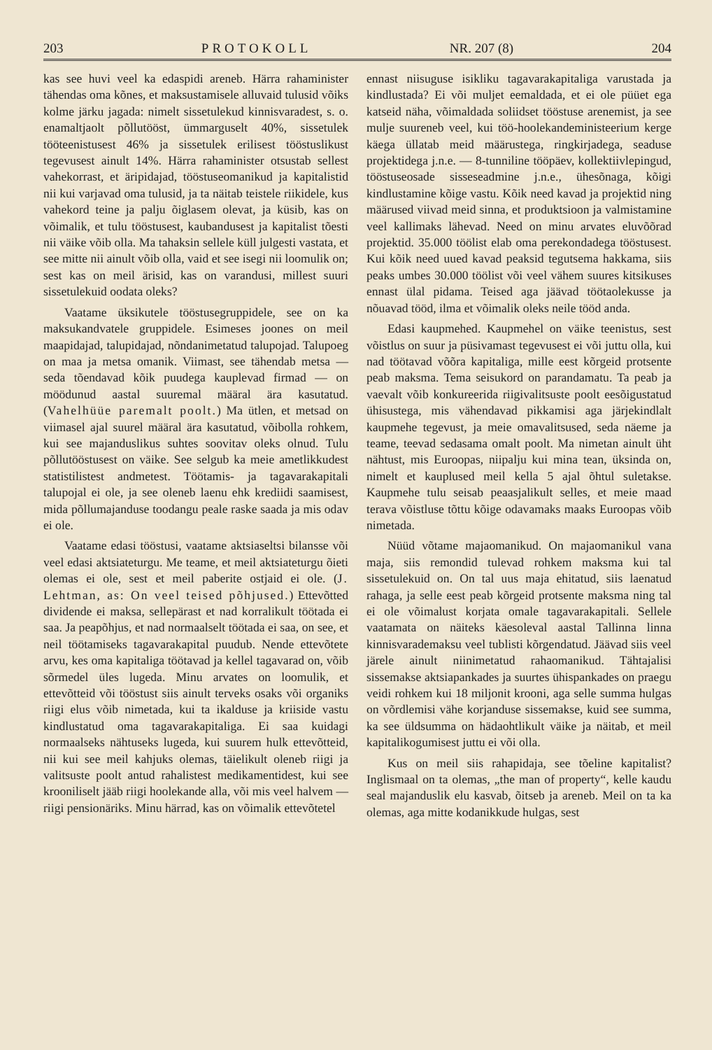203 PROTOKOLL NR. 207 (8) 204
kas see huvi veel ka edaspidi areneb. Härra rahaminister tähendas oma kõnes, et maksustamisele alluvaid tulusid võiks kolme järku jagada: nimelt sissetulekud kinnisvaradest, s. o. enamaltjaolt põllutööst, ümmarguselt 40%, sissetulek tööteenistusest 46% ja sissetulek erilisest tööstuslikust tegevusest ainult 14%. Härra rahaminister otsustab sellest vahekorrast, et äripidajad, tööstuseomanikud ja kapitalistid nii kui varjavad oma tulusid, ja ta näitab teistele riikidele, kus vahekord teine ja palju õiglasem olevat, ja küsib, kas on võimalik, et tulu tööstusest, kaubandusest ja kapitalist tõesti nii väike võib olla. Ma tahaksin sellele küll julgesti vastata, et see mitte nii ainult võib olla, vaid et see isegi nii loomulik on; sest kas on meil ärisid, kas on varandusi, millest suuri sissetulekuid oodata oleks?
Vaatame üksikutele tööstusegruppidele, see on ka maksukandvatele gruppidele. Esimeses joones on meil maapidajad, talupidajad, nõndanimetatud talupojad. Talupoeg on maa ja metsa omanik. Viimast, see tähendab metsa — seda tõendavad kõik puudega kauplevad firmad — on möödunud aastal suuremal määral ära kasutatud. (Vahelhüüe paremalt poolt.) Ma ütlen, et metsad on viimasel ajal suurel määral ära kasutatud, võibolla rohkem, kui see majanduslikus suhtes soovitav oleks olnud. Tulu põllutööstusest on väike. See selgub ka meie ametlikkudest statistilistest andmetest. Töötamis- ja tagavarakapitali talupojal ei ole, ja see oleneb laenu ehk krediidi saamisest, mida põllumajanduse toodangu peale raske saada ja mis odav ei ole.
Vaatame edasi tööstusi, vaatame aktsiaseltsi bilansse või veel edasi aktsiateturgu. Me teame, et meil aktsiateturgu õieti olemas ei ole, sest et meil paberite ostjaid ei ole. (J. Lehtman, as: On veel teised põhjused.) Ettevõtted dividende ei maksa, sellepärast et nad korralikult töötada ei saa. Ja peapõhjus, et nad normaalselt töötada ei saa, on see, et neil töötamiseks tagavarakapital puudub. Nende ettevõtete arvu, kes oma kapitaliga töötavad ja kellel tagavarad on, võib sõrmedel üles lugeda. Minu arvates on loomulik, et ettevõtteid või tööstust siis ainult terveks osaks või organiks riigi elus võib nimetada, kui ta ikalduse ja kriiside vastu kindlustatud oma tagavarakapitaliga. Ei saa kuidagi normaalseks nähtuseks lugeda, kui suurem hulk ettevõtteid, nii kui see meil kahjuks olemas, täielikult oleneb riigi ja valitsuste poolt antud rahalistest medikamentidest, kui see krooniliselt jääb riigi hoolekande alla, või mis veel halvem — riigi pensionäriks. Minu härrad, kas on võimalik ettevõtetel
ennast niisuguse isikliku tagavarakapitaliga varustada ja kindlustada? Ei või muljet eemaldada, et ei ole püüet ega katseid näha, võimaldada soliidset tööstuse arenemist, ja see mulje suureneb veel, kui töö-hoolekandeministeerium kerge käega üllatab meid määrustega, ringkirjadega, seaduse projektidega j.n.e. — 8-tunniline tööpäev, kollektiivlepingud, tööstuseosade sisseseadmine j.n.e., ühesõnaga, kõigi kindlustamine kõige vastu. Kõik need kavad ja projektid ning määrused viivad meid sinna, et produktsioon ja valmistamine veel kallimaks lähevad. Need on minu arvates eluvõõrad projektid. 35.000 töölist elab oma perekondadega tööstusest. Kui kõik need uued kavad peaksid tegutsema hakkama, siis peaks umbes 30.000 töölist või veel vähem suures kitsikuses ennast ülal pidama. Teised aga jäävad töötaolekusse ja nõuavad tööd, ilma et võimalik oleks neile tööd anda.
Edasi kaupmehed. Kaupmehel on väike teenistus, sest võistlus on suur ja püsivamast tegevusest ei või juttu olla, kui nad töötavad võõra kapitaliga, mille eest kõrgeid protsente peab maksma. Tema seisukord on parandamatu. Ta peab ja vaevalt võib konkureerida riigivalitsuste poolt eesõigustatud ühisustega, mis vähendavad pikkamisi aga järjekindlalt kaupmehe tegevust, ja meie omavalitsused, seda näeme ja teame, teevad sedasama omalt poolt. Ma nimetan ainult üht nähtust, mis Euroopas, niipalju kui mina tean, üksinda on, nimelt et kauplused meil kella 5 ajal õhtul suletakse. Kaupmehe tulu seisab peaasjalikult selles, et meie maad terava võistluse tõttu kõige odavamaks maaks Euroopas võib nimetada.
Nüüd võtame majaomanikud. On majaomanikul vana maja, siis remondid tulevad rohkem maksma kui tal sissetulekuid on. On tal uus maja ehitatud, siis laenatud rahaga, ja selle eest peab kõrgeid protsente maksma ning tal ei ole võimalust korjata omale tagavarakapitali. Sellele vaatamata on näiteks käesoleval aastal Tallinna linna kinnisvarademaksu veel tublisti kõrgendatud. Jäävad siis veel järele ainult niinimetatud rahaomanikud. Tähtajalisi sissemakse aktsiapankades ja suurtes ühispankades on praegu veidi rohkem kui 18 miljonit krooni, aga selle summa hulgas on võrdlemisi vähe korjanduse sissemakse, kuid see summa, ka see üldsumma on hädaohtlikult väike ja näitab, et meil kapitalikogumisest juttu ei või olla.
Kus on meil siis rahapidaja, see tõeline kapitalist? Inglismaal on ta olemas, „the man of property“, kelle kaudu seal majanduslik elu kasvab, õitseb ja areneb. Meil on ta ka olemas, aga mitte kodanikkude hulgas, sest